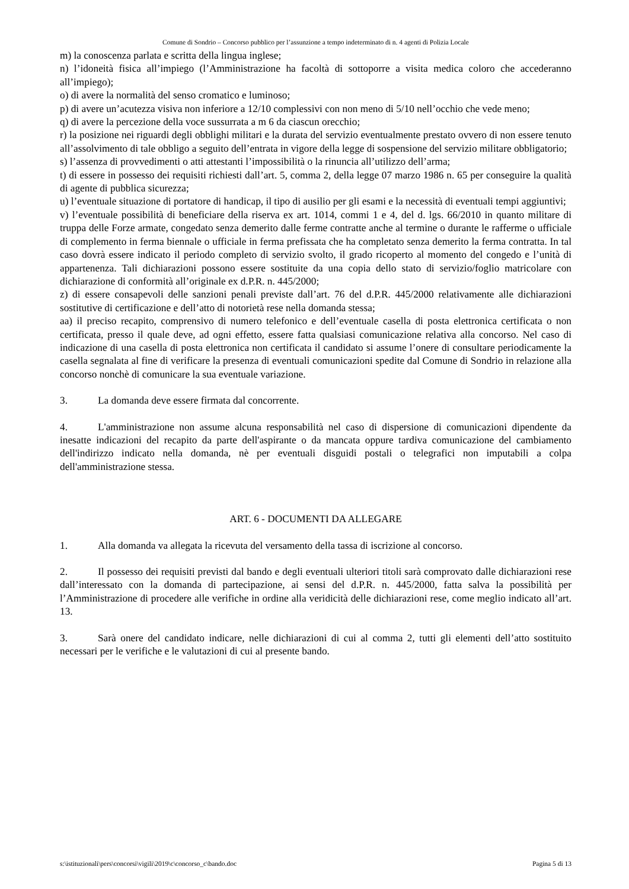Comune di Sondrio – Concorso pubblico per l’assunzione a tempo indeterminato di n. 4 agenti di Polizia Locale
m) la conoscenza parlata e scritta della lingua inglese;
n) l’idoneità fisica all’impiego (l’Amministrazione ha facoltà di sottoporre a visita medica coloro che accederanno all’impiego);
o) di avere la normalità del senso cromatico e luminoso;
p) di avere un’acutezza visiva non inferiore a 12/10 complessivi con non meno di 5/10 nell’occhio che vede meno;
q) di avere la percezione della voce sussurrata a m 6 da ciascun orecchio;
r) la posizione nei riguardi degli obblighi militari e la durata del servizio eventualmente prestato ovvero di non essere tenuto all’assolvimento di tale obbligo a seguito dell’entrata in vigore della legge di sospensione del servizio militare obbligatorio;
s) l’assenza di provvedimenti o atti attestanti l’impossibilità o la rinuncia all’utilizzo dell’arma;
t) di essere in possesso dei requisiti richiesti dall’art. 5, comma 2, della legge 07 marzo 1986 n. 65 per conseguire la qualità di agente di pubblica sicurezza;
u) l’eventuale situazione di portatore di handicap, il tipo di ausilio per gli esami e la necessità di eventuali tempi aggiuntivi;
v) l’eventuale possibilità di beneficiare della riserva ex art. 1014, commi 1 e 4, del d. lgs. 66/2010 in quanto militare di truppa delle Forze armate, congedato senza demerito dalle ferme contratte anche al termine o durante le rafferme o ufficiale di complemento in ferma biennale o ufficiale in ferma prefissata che ha completato senza demerito la ferma contratta. In tal caso dovrà essere indicato il periodo completo di servizio svolto, il grado ricoperto al momento del congedo e l’unità di appartenenza. Tali dichiarazioni possono essere sostituite da una copia dello stato di servizio/foglio matricolare con dichiarazione di conformità all’originale ex d.P.R. n. 445/2000;
z) di essere consapevoli delle sanzioni penali previste dall’art. 76 del d.P.R. 445/2000 relativamente alle dichiarazioni sostitutive di certificazione e dell’atto di notorietà rese nella domanda stessa;
aa) il preciso recapito, comprensivo di numero telefonico e dell’eventuale casella di posta elettronica certificata o non certificata, presso il quale deve, ad ogni effetto, essere fatta qualsiasi comunicazione relativa alla concorso. Nel caso di indicazione di una casella di posta elettronica non certificata il candidato si assume l’onere di consultare periodicamente la casella segnalata al fine di verificare la presenza di eventuali comunicazioni spedite dal Comune di Sondrio in relazione alla concorso nonchè di comunicare la sua eventuale variazione.
3. La domanda deve essere firmata dal concorrente.
4. L'amministrazione non assume alcuna responsabilità nel caso di dispersione di comunicazioni dipendente da inesatte indicazioni del recapito da parte dell'aspirante o da mancata oppure tardiva comunicazione del cambiamento dell'indirizzo indicato nella domanda, nè per eventuali disguidi postali o telegrafici non imputabili a colpa dell'amministrazione stessa.
ART. 6 - DOCUMENTI DA ALLEGARE
1. Alla domanda va allegata la ricevuta del versamento della tassa di iscrizione al concorso.
2. Il possesso dei requisiti previsti dal bando e degli eventuali ulteriori titoli sarà comprovato dalle dichiarazioni rese dall’interessato con la domanda di partecipazione, ai sensi del d.P.R. n. 445/2000, fatta salva la possibilità per l’Amministrazione di procedere alle verifiche in ordine alla veridicità delle dichiarazioni rese, come meglio indicato all’art. 13.
3. Sarà onere del candidato indicare, nelle dichiarazioni di cui al comma 2, tutti gli elementi dell’atto sostituito necessari per le verifiche e le valutazioni di cui al presente bando.
s:\istituzionali\pers\concorsi\vigili\2019\c\concorso_c\bando.doc Pagina 5 di 13